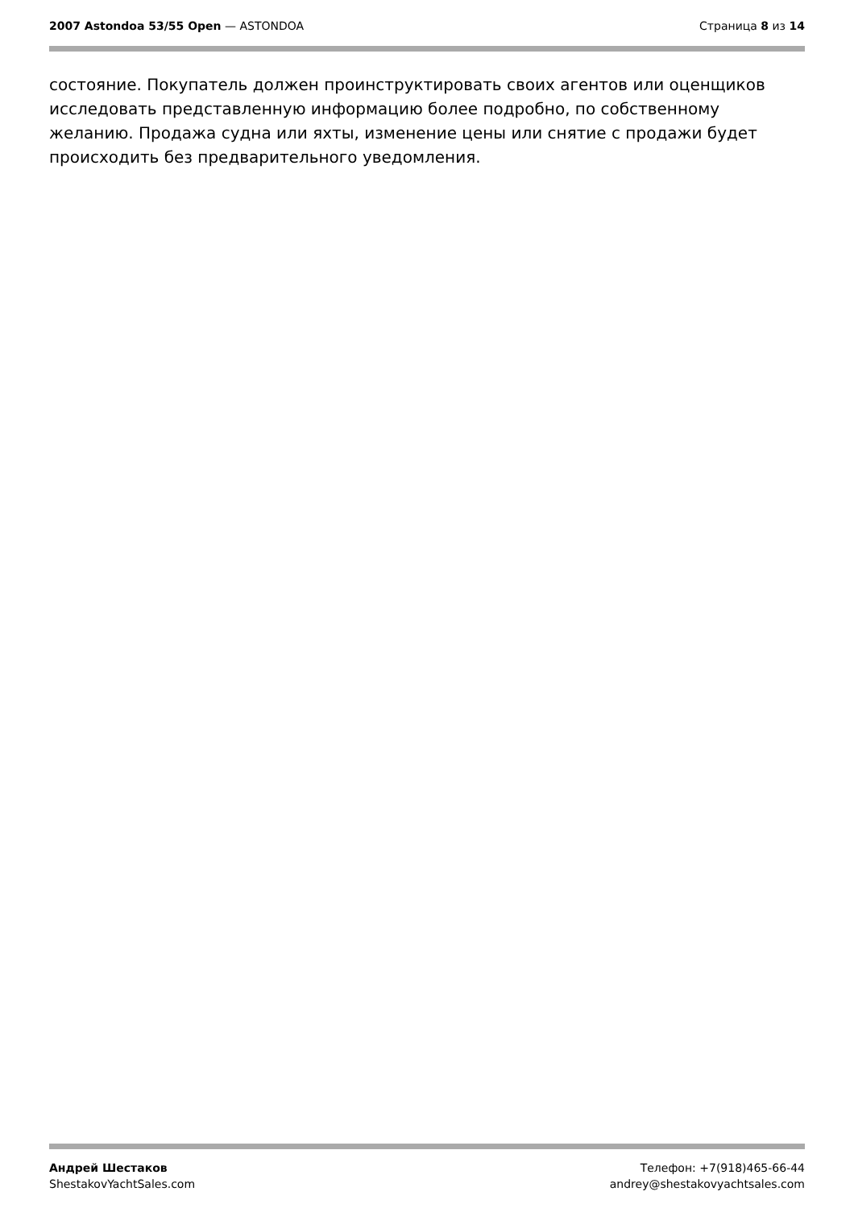2007 Astondoa 53/55 Open — ASTONDOA
Страница 8 из 14
состояние. Покупатель должен проинструктировать своих агентов или оценщиков исследовать представленную информацию более подробно, по собственному желанию. Продажа судна или яхты, изменение цены или снятие с продажи будет происходить без предварительного уведомления.
Андрей Шестаков
ShestakovYachtSales.com
Телефон: +7(918)465-66-44
andrey@shestakovyachtsales.com